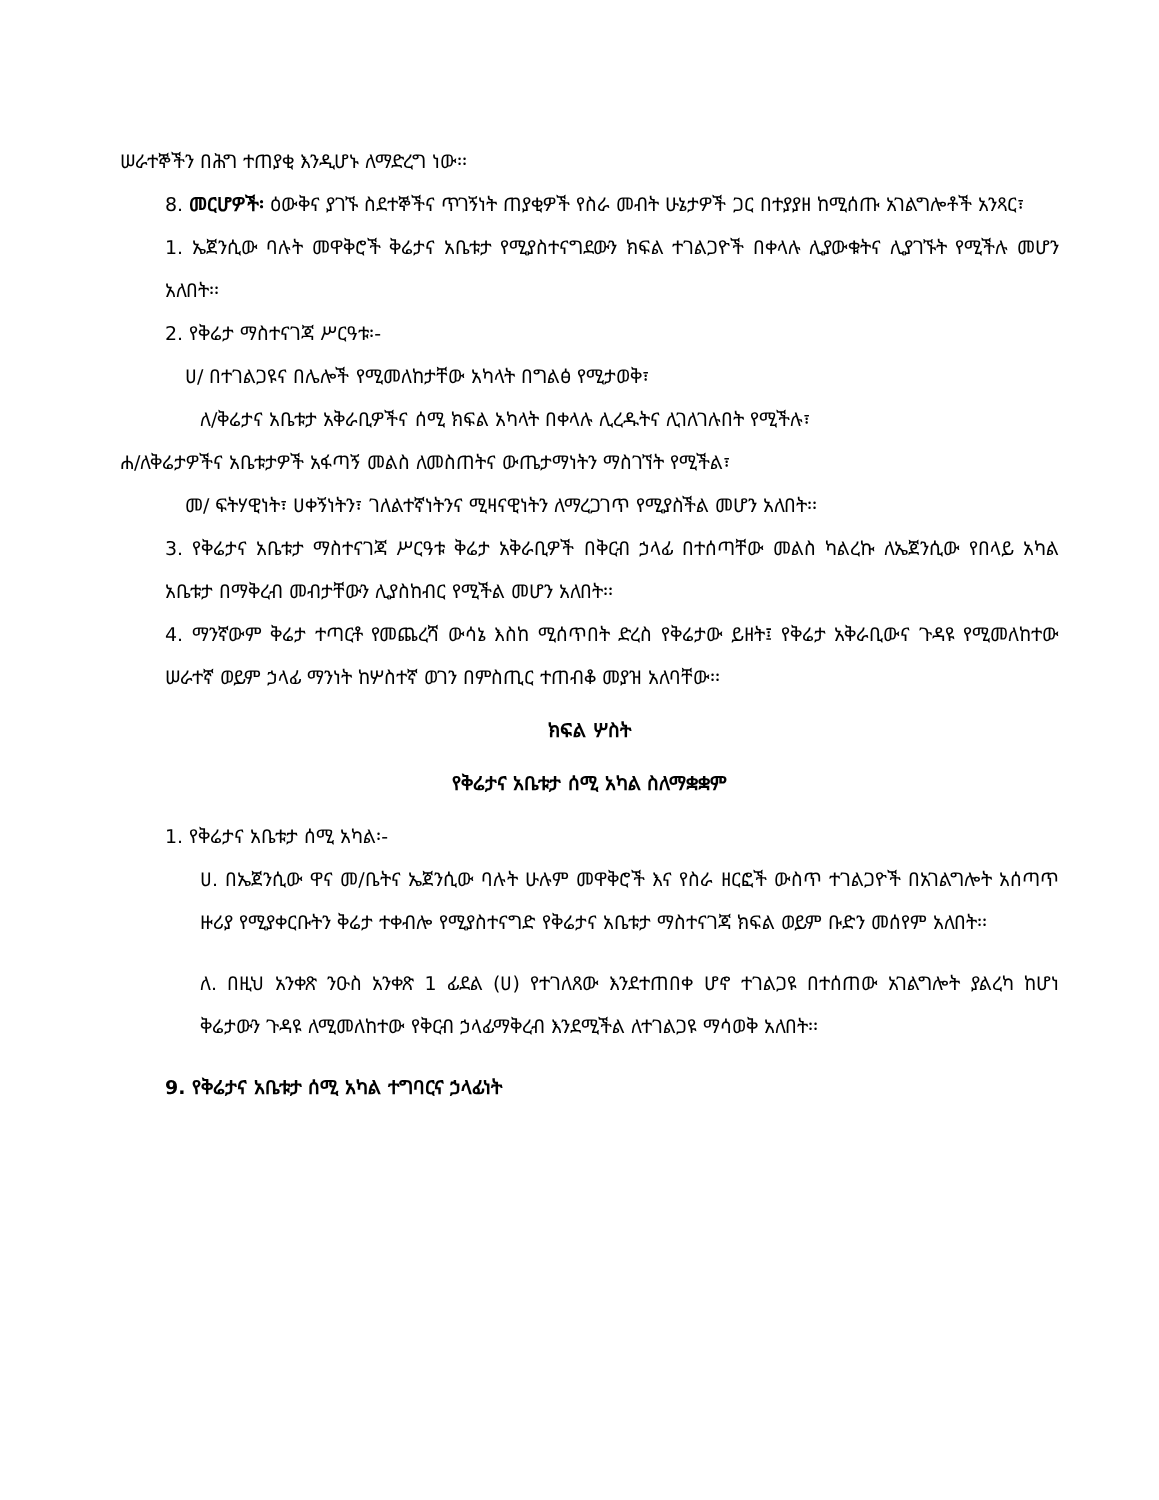ሠራተኞችን በሕግ ተጠያቂ እንዲሆኑ ለማድረግ ነው፡፡
8. መርሆዎች፡ ዕውቅና ያገኙ ስደተኞችና ጥገኝነት ጠያቂዎች የስራ መብት ሁኔታዎች ጋር በተያያዘ ከሚሰጡ አገልግሎቶች አንጻር፣
1. ኤጀንሲው ባሉት መዋቅሮች ቅሬታና አቤቱታ የሚያስተናግደውን ክፍል ተገልጋዮች በቀላሉ ሊያውቁትና ሊያገኙት የሚችሉ መሆን አለበት፡፡
2. የቅሬታ ማስተናገጃ ሥርዓቱ፡-
ሀ/ በተገልጋዩና በሌሎች የሚመለከታቸው አካላት በግልፅ የሚታወቅ፣
ለ/ቅሬታና አቤቱታ አቅራቢዎችና ሰሚ ክፍል አካላት በቀላሉ ሊረዱትና ሊገለገሉበት የሚችሉ፣
ሐ/ለቅሬታዎችና አቤቱታዎች አፋጣኝ መልስ ለመስጠትና ውጤታማነትን ማስገኘት የሚችል፣
መ/ ፍትሃዊነት፣ ሀቀኝነትን፣ ገለልተኛነትንና ሚዛናዊነትን ለማረጋገጥ የሚያስችል መሆን አለበት፡፡
3. የቅሬታና አቤቱታ ማስተናገጃ ሥርዓቱ ቅሬታ አቅራቢዎች በቅርብ ኃላፊ በተሰጣቸው መልስ ካልረኩ ለኤጀንሲው የበላይ አካል አቤቱታ በማቅረብ መብታቸውን ሊያስከብር የሚችል መሆን አለበት፡፡
4. ማንኛውም ቅሬታ ተጣርቶ የመጨረሻ ውሳኔ እስከ ሚሰጥበት ድረስ የቅሬታው ይዘት፤ የቅሬታ አቅራቢውና ጉዳዩ የሚመለከተው ሠራተኛ ወይም ኃላፊ ማንነት ከሦስተኛ ወገን በምስጢር ተጠብቆ መያዝ አለባቸው፡፡
ክፍል ሦስት
የቅሬታና አቤቱታ ሰሚ አካል ስለማቋቋም
1. የቅሬታና አቤቱታ ሰሚ አካል፡-
ሀ. በኤጀንሲው ዋና መ/ቤትና ኤጀንሲው ባሉት ሁሉም መዋቅሮች እና የስራ ዘርፎች ውስጥ ተገልጋዮች በአገልግሎት አሰጣጥ ዙሪያ የሚያቀርቡትን ቅሬታ ተቀብሎ የሚያስተናግድ የቅሬታና አቤቱታ ማስተናገጃ ክፍል ወይም ቡድን መሰየም አለበት፡፡
ለ. በዚህ አንቀጽ ንዑስ አንቀጽ 1 ፊደል (ሀ) የተገለጸው እንደተጠበቀ ሆኖ ተገልጋዩ በተሰጠው አገልግሎት ያልረካ ከሆነ ቅሬታውን ጉዳዩ ለሚመለከተው የቅርብ ኃላፊማቅረብ እንደሚችል ለተገልጋዩ ማሳወቅ አለበት፡፡
9. የቅሬታና አቤቱታ ሰሚ አካል ተግባርና ኃላፊነት